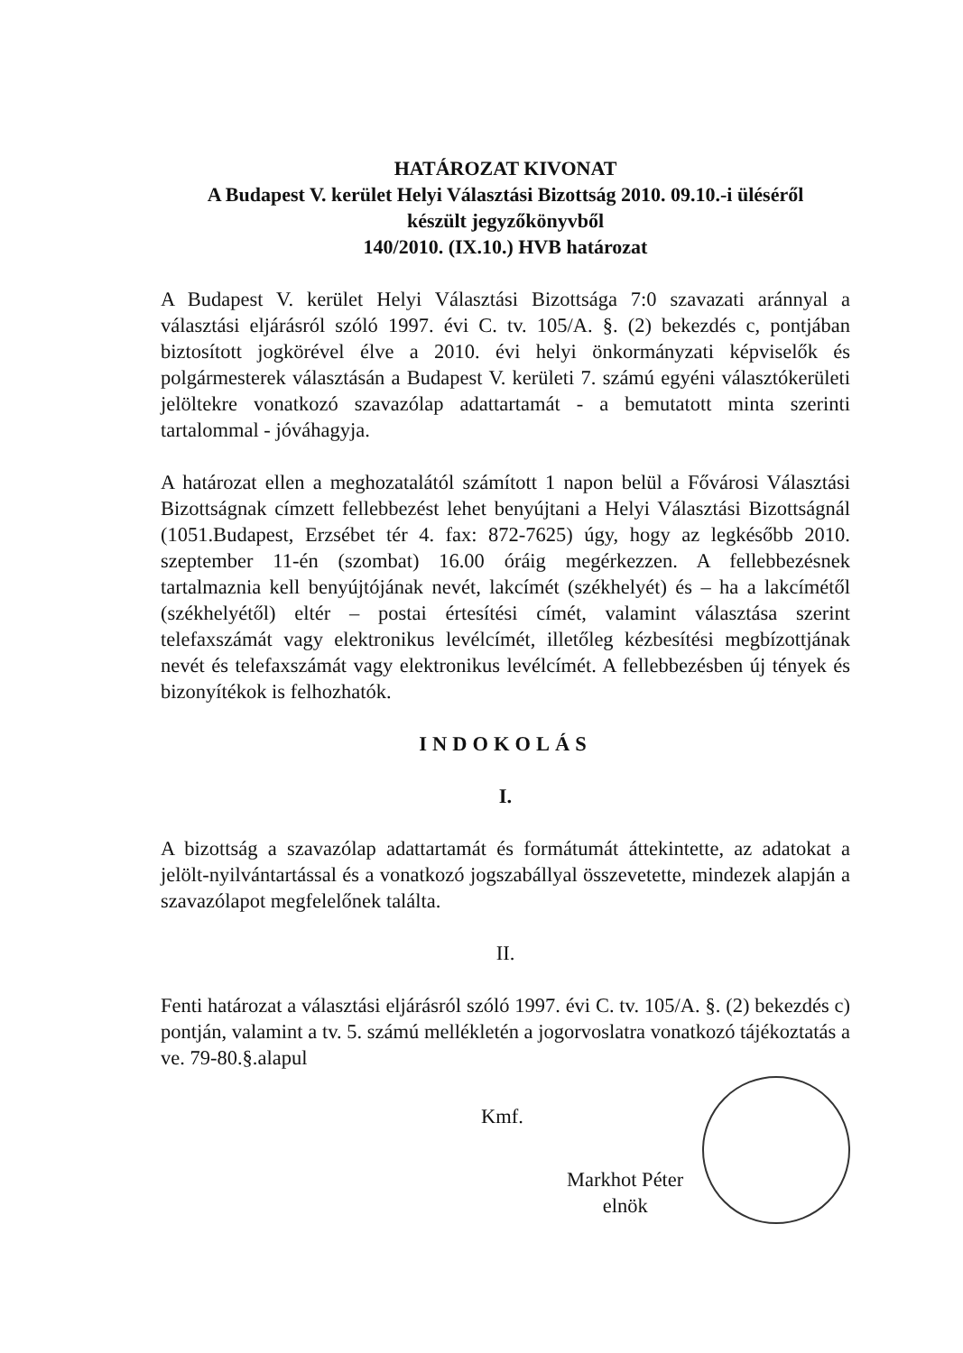HATÁROZAT KIVONAT
A Budapest V. kerület Helyi Választási Bizottság 2010. 09.10.-i üléséről
készült jegyzőkönyvből
140/2010. (IX.10.) HVB határozat
A Budapest V. kerület Helyi Választási Bizottsága 7:0 szavazati aránnyal a választási eljárásról szóló 1997. évi C. tv. 105/A. §. (2) bekezdés c, pontjában biztosított jogkörével élve a 2010. évi helyi önkormányzati képviselők és polgármesterek választásán a Budapest V. kerületi 7. számú egyéni választókerületi jelöltekre vonatkozó szavazólap adattartamát - a bemutatott minta szerinti tartalommal - jóváhagyja.
A határozat ellen a meghozatalától számított 1 napon belül a Fővárosi Választási Bizottságnak címzett fellebbezést lehet benyújtani a Helyi Választási Bizottságnál (1051.Budapest, Erzsébet tér 4. fax: 872-7625) úgy, hogy az legkésőbb 2010. szeptember 11-én (szombat) 16.00 óráig megérkezzen. A fellebbezésnek tartalmaznia kell benyújtójának nevét, lakcímét (székhelyét) és – ha a lakcímétől (székhelyétől) eltér – postai értesítési címét, valamint választása szerint telefaxszámát vagy elektronikus levélcímét, illetőleg kézbesítési megbízottjának nevét és telefaxszámát vagy elektronikus levélcímét. A fellebbezésben új tények és bizonyítékok is felhozhatók.
INDOKOLÁS
I.
A bizottság a szavazólap adattartamát és formátumát áttekintette, az adatokat a jelölt-nyilvántartással és a vonatkozó jogszabállyal összevetette, mindezek alapján a szavazólapot megfelelőnek találta.
II.
Fenti határozat a választási eljárásról szóló 1997. évi C. tv. 105/A. §. (2) bekezdés c) pontján, valamint a tv. 5. számú mellékletén a jogorvoslatra vonatkozó tájékoztatás a ve. 79-80.§.alapul
Kmf.
Markhot Péter
elnök